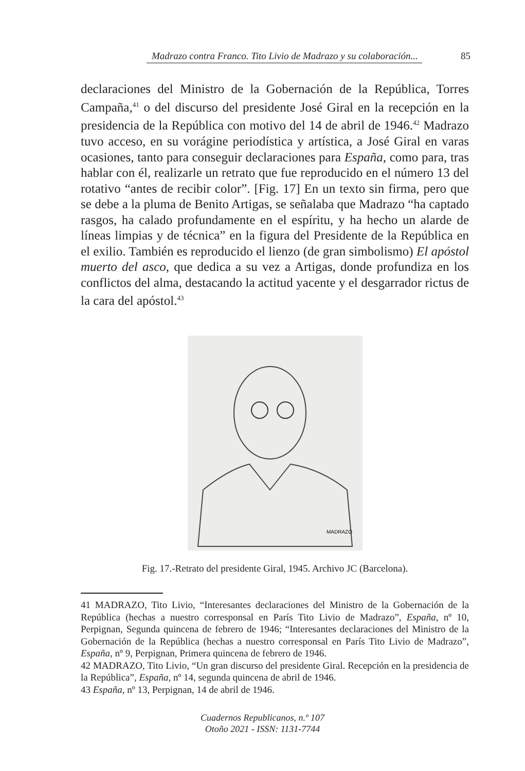Madrazo contra Franco. Tito Livio de Madrazo y su colaboración... 85
declaraciones del Ministro de la Gobernación de la República, Torres Campaña,<sup>41</sup> o del discurso del presidente José Giral en la recepción en la presidencia de la República con motivo del 14 de abril de 1946.<sup>42</sup> Madrazo tuvo acceso, en su vorágine periodística y artística, a José Giral en varas ocasiones, tanto para conseguir declaraciones para España, como para, tras hablar con él, realizarle un retrato que fue reproducido en el número 13 del rotativo “antes de recibir color”. [Fig. 17] En un texto sin firma, pero que se debe a la pluma de Benito Artigas, se señalaba que Madrazo “ha captado rasgos, ha calado profundamente en el espíritu, y ha hecho un alarde de líneas limpias y de técnica” en la figura del Presidente de la República en el exilio. También es reproducido el lienzo (de gran simbolismo) El apóstol muerto del asco, que dedica a su vez a Artigas, donde profundiza en los conflictos del alma, destacando la actitud yacente y el desgarrador rictus de la cara del apóstol.<sup>43</sup>
MADRAZO
Fig. 17.-Retrato del presidente Giral, 1945. Archivo JC (Barcelona).
41 MADRAZO, Tito Livio, “Interesantes declaraciones del Ministro de la Gobernación de la República (hechas a nuestro corresponsal en París Tito Livio de Madrazo”, España, nº 10, Perpignan, Segunda quincena de febrero de 1946; “Interesantes declaraciones del Ministro de la Gobernación de la República (hechas a nuestro corresponsal en París Tito Livio de Madrazo”, España, nº 9, Perpignan, Primera quincena de febrero de 1946.
42 MADRAZO, Tito Livio, “Un gran discurso del presidente Giral. Recepción en la presidencia de la República”, España, nº 14, segunda quincena de abril de 1946.
43 España, nº 13, Perpignan, 14 de abril de 1946.
Cuadernos Republicanos, n.º 107
Otoño 2021 - ISSN: 1131-7744